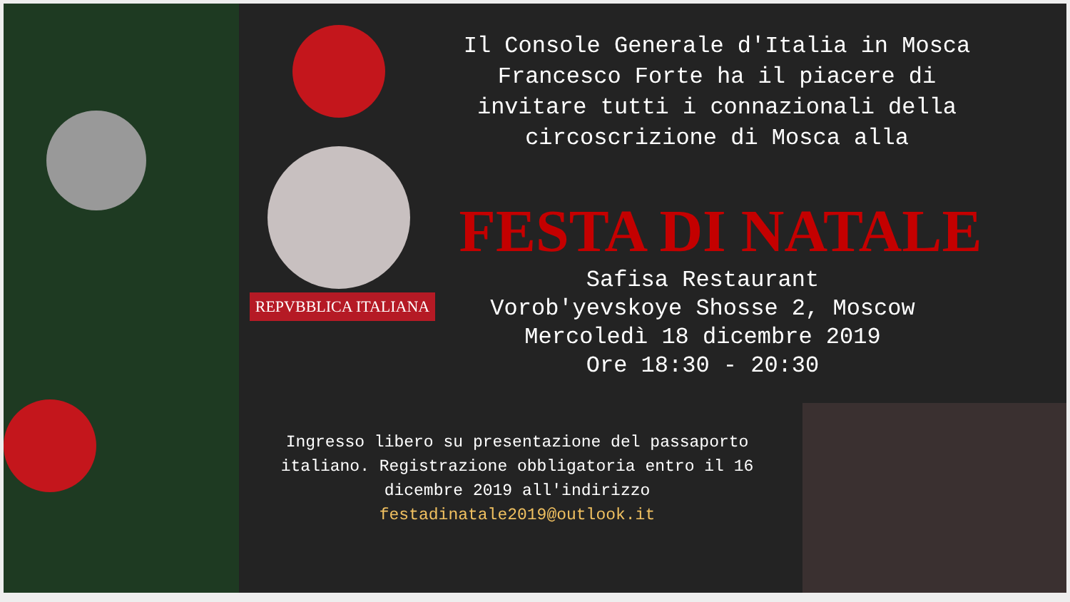REPVBBLICA ITALIANA
Il Console Generale d'Italia in Mosca Francesco Forte ha il piacere di invitare tutti i connazionali della circoscrizione di Mosca alla
FESTA DI NATALE
Safisa Restaurant
Vorob'yevskoye Shosse 2, Moscow
Mercoledì 18 dicembre 2019
Ore 18:30 - 20:30
Ingresso libero su presentazione del passaporto italiano. Registrazione obbligatoria entro il 16 dicembre 2019 all'indirizzo festadinatale2019@outlook.it